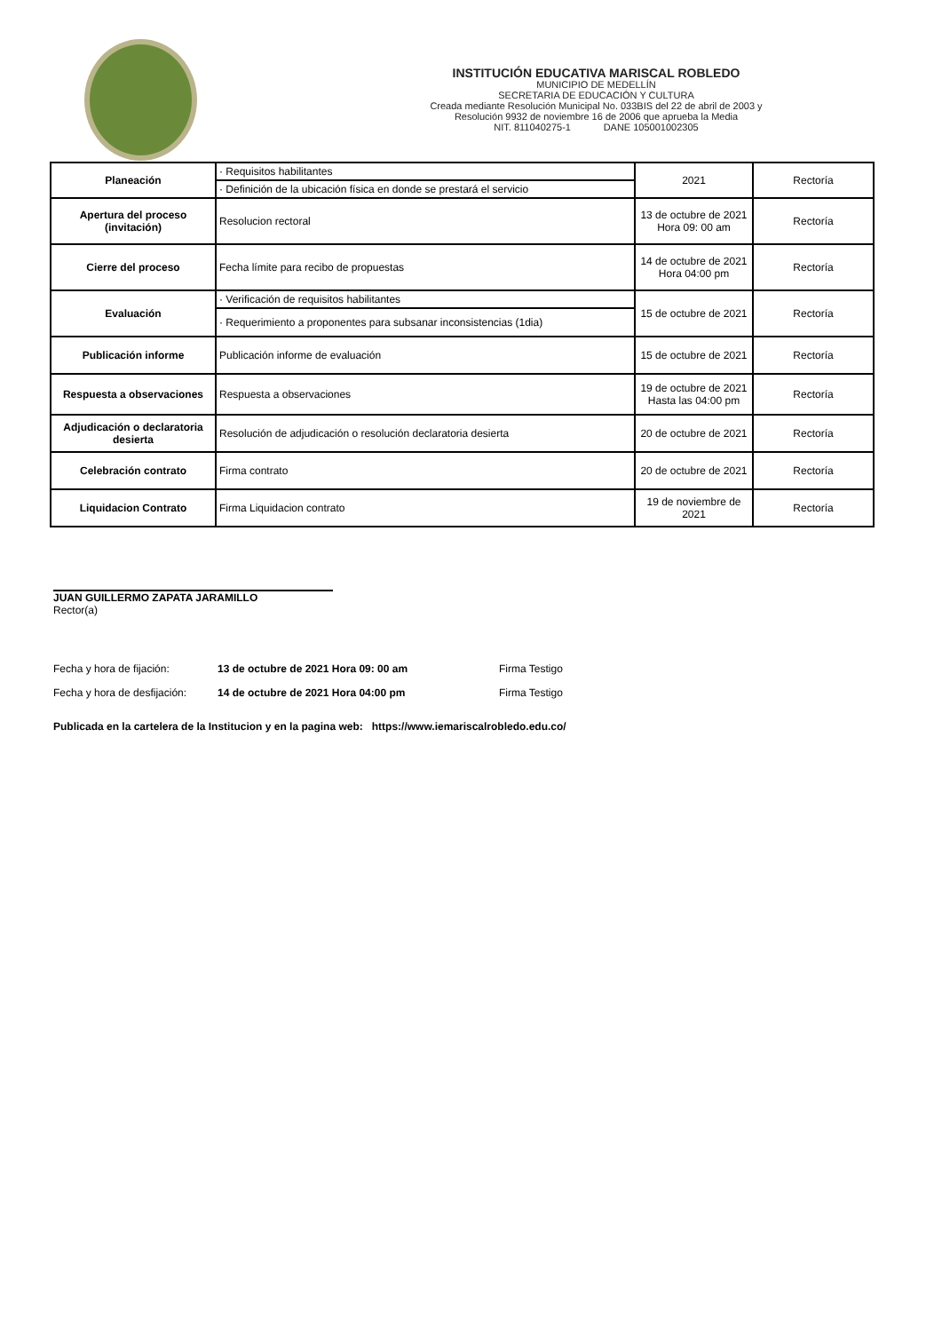INSTITUCIÓN EDUCATIVA MARISCAL ROBLEDO
MUNICIPIO DE MEDELLÍN
SECRETARIA DE EDUCACIÓN Y CULTURA
Creada mediante Resolución Municipal No. 033BIS del 22 de abril de 2003 y
Resolución 9932 de noviembre 16 de 2006 que aprueba la Media
NIT. 811040275-1 DANE 105001002305
| Planeación | · Requisitos habilitantes | 2021 | Rectoría |
| | · Definición de la ubicación física en donde se prestará el servicio | | |
| Apertura del proceso (invitación) | Resolucion rectoral | 13 de octubre de 2021 Hora 09: 00 am | Rectoría |
| Cierre del proceso | Fecha límite para recibo de propuestas | 14 de octubre de 2021 Hora 04:00 pm | Rectoría |
| Evaluación | · Verificación de requisitos habilitantes | 15 de octubre de 2021 | Rectoría |
| | · Requerimiento a proponentes para subsanar inconsistencias (1dia) | | |
| Publicación informe | Publicación informe de evaluación | 15 de octubre de 2021 | Rectoría |
| Respuesta a observaciones | Respuesta a observaciones | 19 de octubre de 2021 Hasta las 04:00 pm | Rectoría |
| Adjudicación o declaratoria desierta | Resolución de adjudicación o resolución declaratoria desierta | 20 de octubre de 2021 | Rectoría |
| Celebración contrato | Firma contrato | 20 de octubre de 2021 | Rectoría |
| Liquidacion Contrato | Firma Liquidacion contrato | 19 de noviembre de 2021 | Rectoría |
JUAN GUILLERMO ZAPATA JARAMILLO
Rector(a)
Fecha y hora de fijación: 13 de octubre de 2021 Hora 09: 00 am Firma Testigo
Fecha y hora de desfijación: 14 de octubre de 2021 Hora 04:00 pm Firma Testigo
Publicada en la cartelera de la Institucion y en la pagina web: https://www.iemariscalrobledo.edu.co/